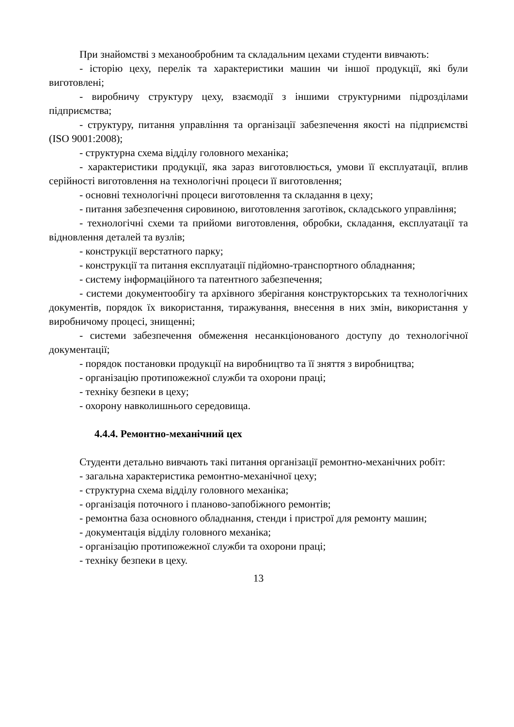При знайомстві з механообробним та складальним цехами студенти вивчають:
- історію цеху, перелік та характеристики машин чи іншої продукції, які були виготовлені;
- виробничу структуру цеху, взаємодії з іншими структурними підрозділами підприємства;
- структуру, питання управління та організації забезпечення якості на підприємстві (ISO 9001:2008);
- структурна схема відділу головного механіка;
- характеристики продукції, яка зараз виготовлюється, умови її експлуатації, вплив серійності виготовлення на технологічні процеси її виготовлення;
- основні технологічні процеси виготовлення та складання в цеху;
- питання забезпечення сировиною, виготовлення заготівок, складського управління;
- технологічні схеми та прийоми виготовлення, обробки, складання, експлуатації та відновлення деталей та вузлів;
- конструкції верстатного парку;
- конструкції та питання експлуатації підйомно-транспортного обладнання;
- систему інформаційного та патентного забезпечення;
- системи документообігу та архівного зберігання конструкторських та технологічних документів, порядок їх використання, тиражування, внесення в них змін, використання у виробничому процесі, знищенні;
- системи забезпечення обмеження несанкціонованого доступу до технологічної документації;
- порядок постановки продукції на виробництво та її зняття з виробництва;
- організацію протипожежної служби та охорони праці;
- техніку безпеки в цеху;
- охорону навколишнього середовища.
4.4.4. Ремонтно-механічний цех
Студенти детально вивчають такі питання організації ремонтно-механічних робіт:
- загальна характеристика ремонтно-механічної цеху;
- структурна схема відділу головного механіка;
- організація поточного і планово-запобіжного ремонтів;
- ремонтна база основного обладнання, стенди і пристрої для ремонту машин;
- документація відділу головного механіка;
- організацію протипожежної служби та охорони праці;
- техніку безпеки в цеху.
13